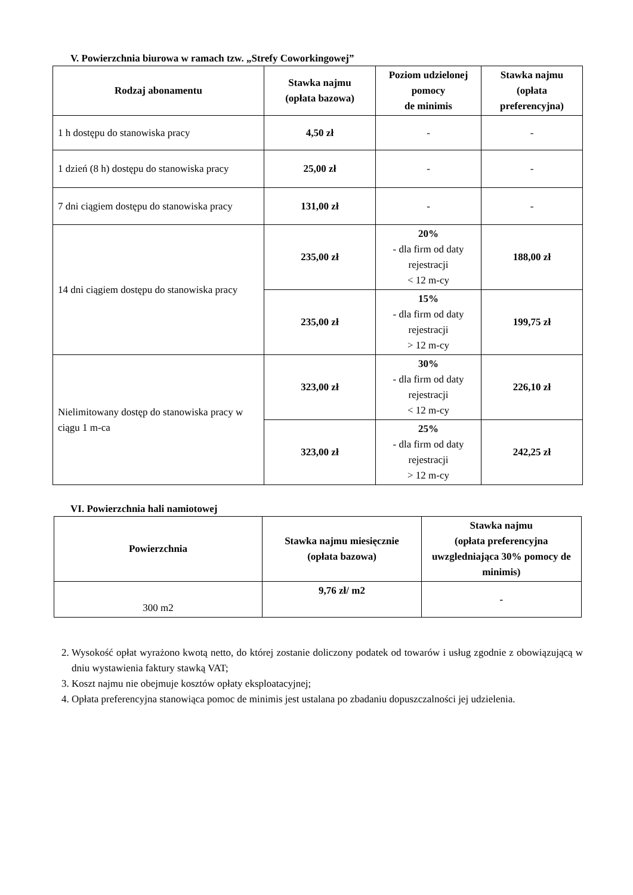V. Powierzchnia biurowa w ramach tzw. „Strefy Coworkingowej”
| Rodzaj abonamentu | Stawka najmu (opłata bazowa) | Poziom udzielonej pomocy de minimis | Stawka najmu (opłata preferencyjna) |
| --- | --- | --- | --- |
| 1 h dostępu do stanowiska pracy | 4,50 zł | - | - |
| 1 dzień (8 h) dostępu do stanowiska pracy | 25,00 zł | - | - |
| 7 dni ciągiem dostępu do stanowiska pracy | 131,00 zł | - | - |
| 14 dni ciągiem dostępu do stanowiska pracy | 235,00 zł | 20% - dla firm od daty rejestracji < 12 m-cy | 188,00 zł |
| | 235,00 zł | 15% - dla firm od daty rejestracji > 12 m-cy | 199,75 zł |
| Nielimitowany dostęp do stanowiska pracy w ciągu 1 m-ca | 323,00 zł | 30% - dla firm od daty rejestracji < 12 m-cy | 226,10 zł |
| | 323,00 zł | 25% - dla firm od daty rejestracji > 12 m-cy | 242,25 zł |
VI. Powierzchnia hali namiotowej
| Powierzchnia | Stawka najmu miesięcznie (opłata bazowa) | Stawka najmu (opłata preferencyjna uwzgledniająca 30% pomocy de minimis) |
| --- | --- | --- |
| 300 m2 | 9,76 zł/ m2 | - |
2. Wysokość opłat wyrażono kwotą netto, do której zostanie doliczony podatek od towarów i usług zgodnie z obowiązującą w dniu wystawienia faktury stawką VAT;
3. Koszt najmu nie obejmuje kosztów opłaty eksploatacyjnej;
4. Opłata preferencyjna stanowiąca pomoc de minimis jest ustalana po zbadaniu dopuszczalności jej udzielenia.